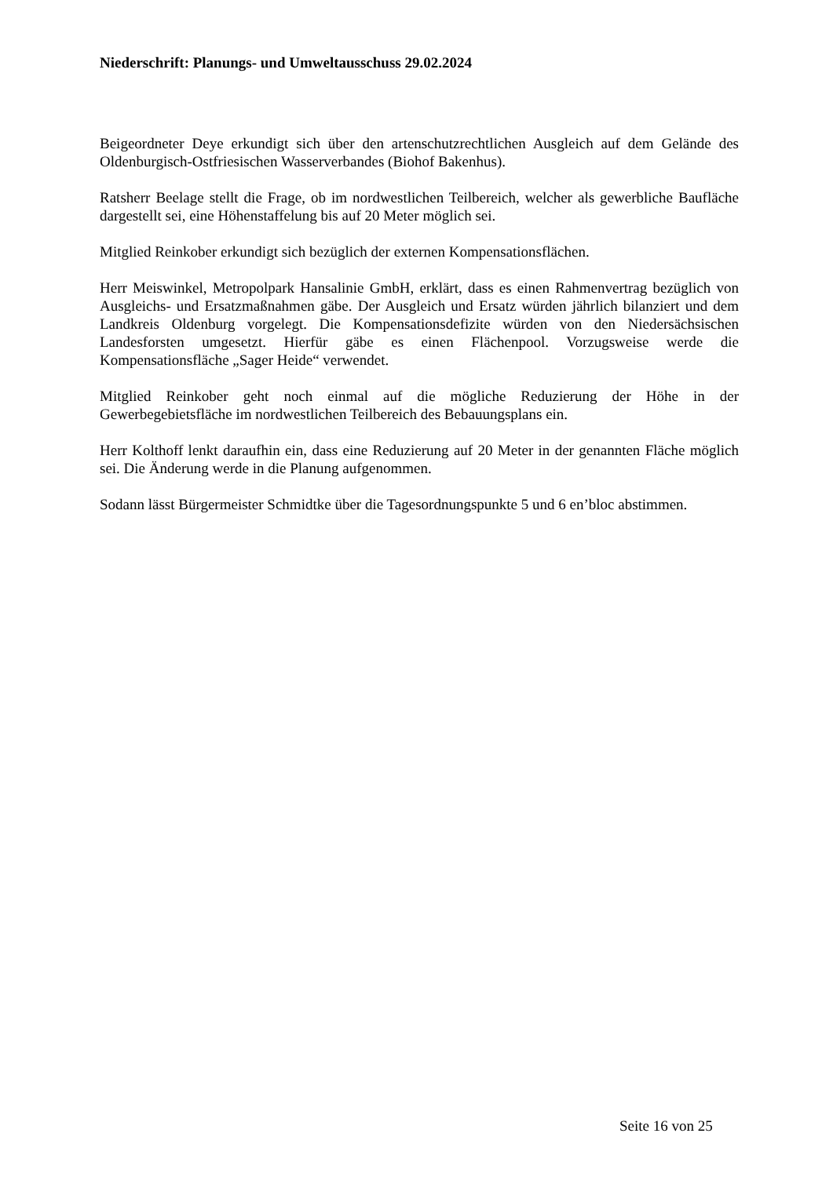Niederschrift: Planungs- und Umweltausschuss 29.02.2024
Beigeordneter Deye erkundigt sich über den artenschutzrechtlichen Ausgleich auf dem Gelände des Oldenburgisch-Ostfriesischen Wasserverbandes (Biohof Bakenhus).
Ratsherr Beelage stellt die Frage, ob im nordwestlichen Teilbereich, welcher als gewerbliche Baufläche dargestellt sei, eine Höhenstaffelung bis auf 20 Meter möglich sei.
Mitglied Reinkober erkundigt sich bezüglich der externen Kompensationsflächen.
Herr Meiswinkel, Metropolpark Hansalinie GmbH, erklärt, dass es einen Rahmenvertrag bezüglich von Ausgleichs- und Ersatzmaßnahmen gäbe. Der Ausgleich und Ersatz würden jährlich bilanziert und dem Landkreis Oldenburg vorgelegt. Die Kompensationsdefizite würden von den Niedersächsischen Landesforsten umgesetzt. Hierfür gäbe es einen Flächenpool. Vorzugsweise werde die Kompensationsfläche „Sager Heide“ verwendet.
Mitglied Reinkober geht noch einmal auf die mögliche Reduzierung der Höhe in der Gewerbegebietsfläche im nordwestlichen Teilbereich des Bebauungsplans ein.
Herr Kolthoff lenkt daraufhin ein, dass eine Reduzierung auf 20 Meter in der genannten Fläche möglich sei. Die Änderung werde in die Planung aufgenommen.
Sodann lässt Bürgermeister Schmidtke über die Tagesordnungspunkte 5 und 6 en’bloc abstimmen.
Seite 16 von 25